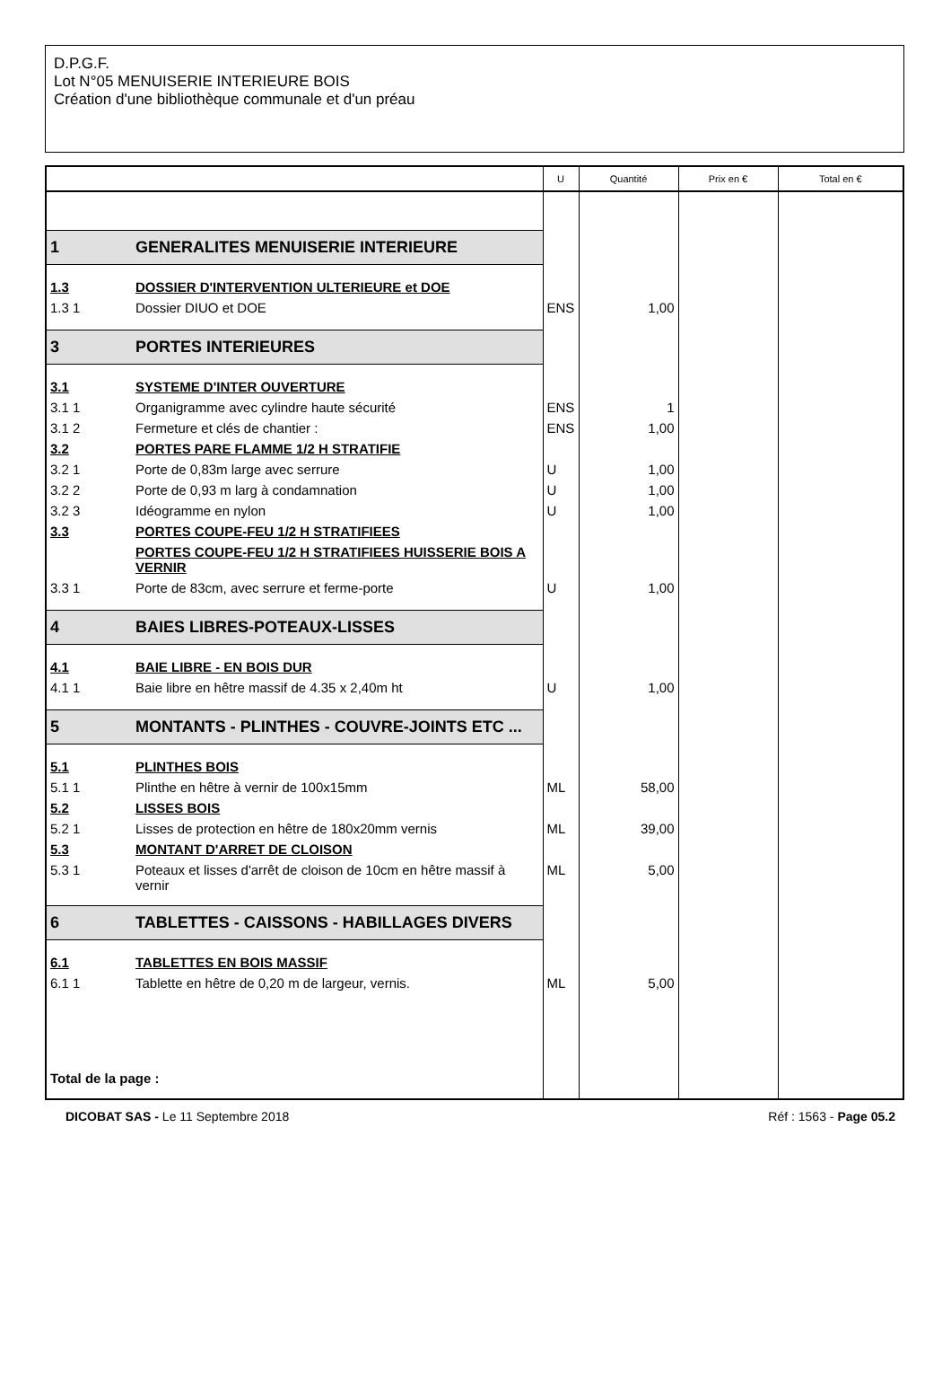D.P.G.F.
Lot N°05 MENUISERIE INTERIEURE BOIS
Création d'une bibliothèque communale et d'un préau
| | | U | Quantité | Prix en € | Total en € |
| --- | --- | --- | --- | --- | --- |
| 1 | GENERALITES MENUISERIE INTERIEURE | | | | |
| 1.3 | DOSSIER D'INTERVENTION ULTERIEURE et DOE | | | | |
| 1.3 1 | Dossier DIUO et DOE | ENS | 1,00 | | |
| 3 | PORTES INTERIEURES | | | | |
| 3.1 | SYSTEME D'INTER OUVERTURE | | | | |
| 3.1 1 | Organigramme avec cylindre haute sécurité | ENS | 1 | | |
| 3.1 2 | Fermeture et clés de chantier : | ENS | 1,00 | | |
| 3.2 | PORTES PARE FLAMME 1/2 H STRATIFIE | | | | |
| 3.2 1 | Porte de 0,83m large avec serrure | U | 1,00 | | |
| 3.2 2 | Porte de 0,93 m larg à condamnation | U | 1,00 | | |
| 3.2 3 | Idéogramme en nylon | U | 1,00 | | |
| 3.3 | PORTES COUPE-FEU 1/2 H STRATIFIEES | | | | |
| | PORTES COUPE-FEU 1/2 H STRATIFIEES HUISSERIE BOIS A VERNIR | | | | |
| 3.3 1 | Porte de 83cm, avec serrure et ferme-porte | U | 1,00 | | |
| 4 | BAIES LIBRES-POTEAUX-LISSES | | | | |
| 4.1 | BAIE LIBRE - EN BOIS DUR | | | | |
| 4.1 1 | Baie libre en hêtre massif de 4.35 x 2,40m ht | U | 1,00 | | |
| 5 | MONTANTS - PLINTHES - COUVRE-JOINTS ETC ... | | | | |
| 5.1 | PLINTHES BOIS | | | | |
| 5.1 1 | Plinthe en hêtre à vernir de 100x15mm | ML | 58,00 | | |
| 5.2 | LISSES BOIS | | | | |
| 5.2 1 | Lisses de protection en hêtre de 180x20mm vernis | ML | 39,00 | | |
| 5.3 | MONTANT D'ARRET DE CLOISON | | | | |
| 5.3 1 | Poteaux et lisses d'arrêt de cloison de 10cm en hêtre massif à vernir | ML | 5,00 | | |
| 6 | TABLETTES - CAISSONS - HABILLAGES DIVERS | | | | |
| 6.1 | TABLETTES EN BOIS MASSIF | | | | |
| 6.1 1 | Tablette en hêtre de 0,20 m de largeur, vernis. | ML | 5,00 | | |
| Total de la page : | | | | | |
DICOBAT SAS - Le 11 Septembre 2018
Réf : 1563 - Page 05.2